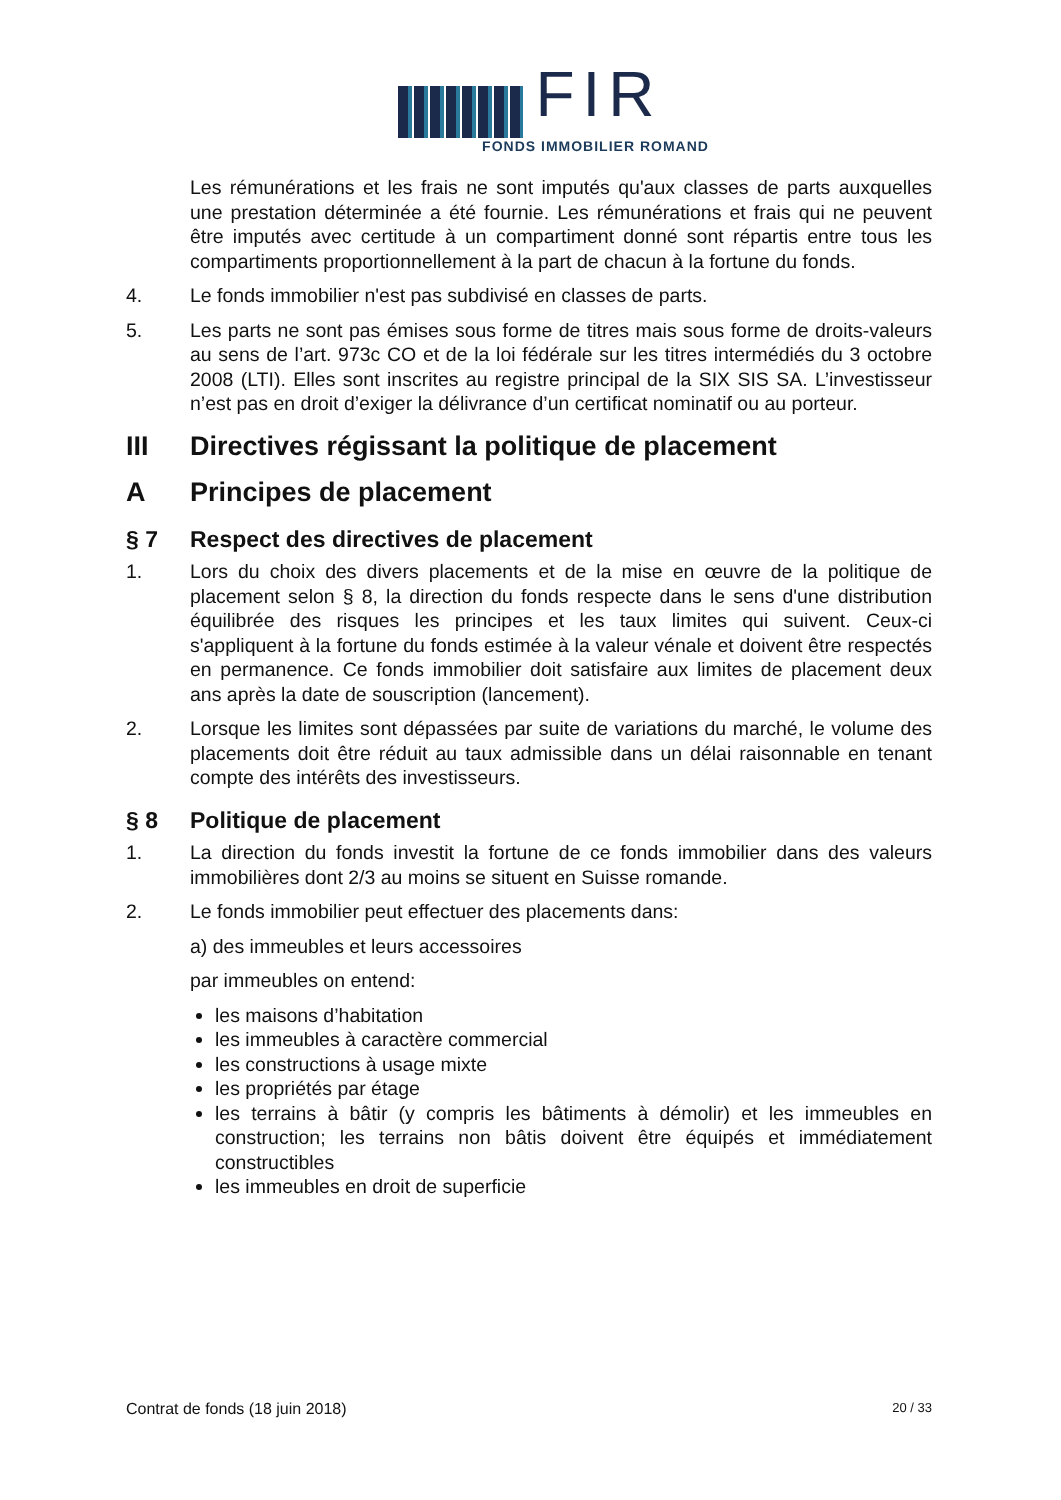FIR
FONDS IMMOBILIER ROMAND
Les rémunérations et les frais ne sont imputés qu'aux classes de parts auxquelles une prestation déterminée a été fournie. Les rémunérations et frais qui ne peuvent être imputés avec certitude à un compartiment donné sont répartis entre tous les compartiments proportionnellement à la part de chacun à la fortune du fonds.
4. Le fonds immobilier n'est pas subdivisé en classes de parts.
5. Les parts ne sont pas émises sous forme de titres mais sous forme de droits-valeurs au sens de l’art. 973c CO et de la loi fédérale sur les titres intermédiés du 3 octobre 2008 (LTI). Elles sont inscrites au registre principal de la SIX SIS SA. L’investisseur n’est pas en droit d’exiger la délivrance d’un certificat nominatif ou au porteur.
III Directives régissant la politique de placement
A Principes de placement
§ 7 Respect des directives de placement
1. Lors du choix des divers placements et de la mise en œuvre de la politique de placement selon § 8, la direction du fonds respecte dans le sens d'une distribution équilibrée des risques les principes et les taux limites qui suivent. Ceux-ci s'appliquent à la fortune du fonds estimée à la valeur vénale et doivent être respectés en permanence. Ce fonds immobilier doit satisfaire aux limites de placement deux ans après la date de souscription (lancement).
2. Lorsque les limites sont dépassées par suite de variations du marché, le volume des placements doit être réduit au taux admissible dans un délai raisonnable en tenant compte des intérêts des investisseurs.
§ 8 Politique de placement
1. La direction du fonds investit la fortune de ce fonds immobilier dans des valeurs immobilières dont 2/3 au moins se situent en Suisse romande.
2. Le fonds immobilier peut effectuer des placements dans:
a) des immeubles et leurs accessoires
par immeubles on entend:
les maisons d’habitation
les immeubles à caractère commercial
les constructions à usage mixte
les propriétés par étage
les terrains à bâtir (y compris les bâtiments à démolir) et les immeubles en construction; les terrains non bâtis doivent être équipés et immédiatement constructibles
les immeubles en droit de superficie
Contrat de fonds (18 juin 2018) 20 / 33